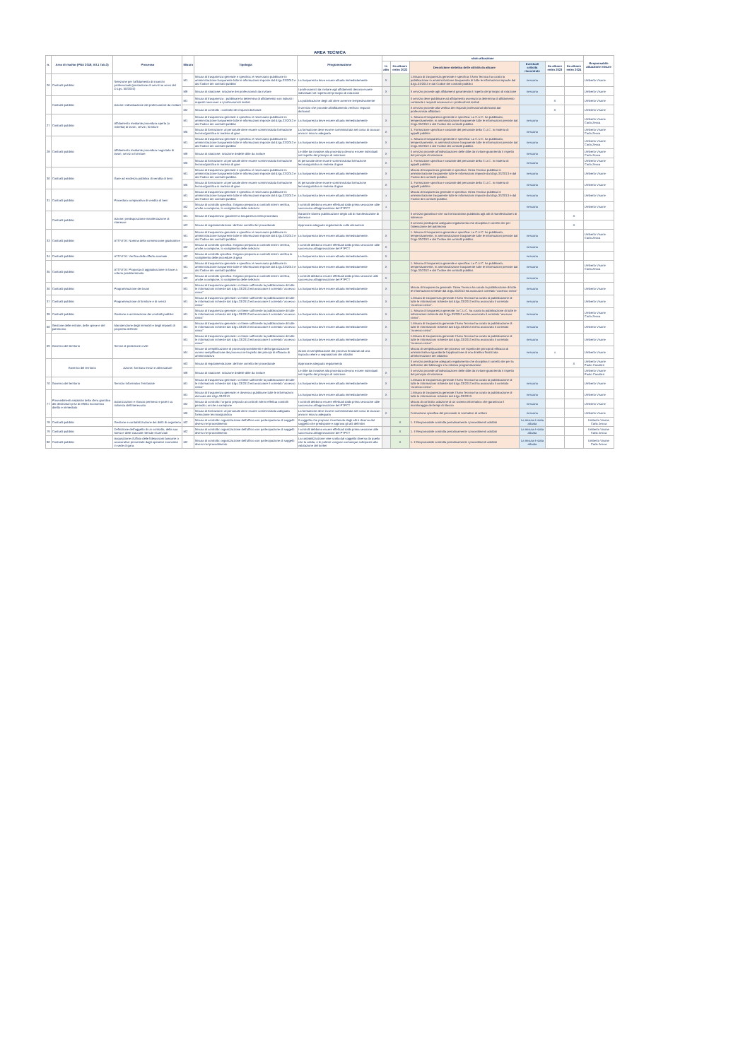| AREA TECNICA | | | | | | | | | | | | |
| n. | Area di rischio (PNA 2019, All.1 Tab.3) | Processo | Misura | Tipologia | Programmazione | stato attuazione | | | | | | Responsabile attuazione misure |
| | | | | | | In atto | Da attuare entro 2022 | Descrizione sintetica delle attività da attuare | Eventuali criticità riscontrate | Da attuare entro 2023 | Da attuare entro 2024 | |
| 26 | Contratti pubblici | Selezione per l'affidamento di incarichi professionali (prestazione di servizi ai sensi del D.Lgs. 50/2016) | M1 | Misura di trasparenza generale e specifica: è necessario pubblicare in amministrazione trasparente tutte le informazioni imposte dal d.lgs.33/2013 e dal Codice dei contratti pubblici | La trasparenza deve essere attuata immediatamente | X | | 1.Misura di trasparenza generale e specifica: l'Area Tecnica ha curato la pubblicazione in amministrazione trasparente di tutte le informazioni imposte dal d.lgs.33/2013 e dal Codice dei contratti pubblici | nessuna | | | Umberto Visone |
| | | | M8 | Misura di rotazione: rotazione dei professionisti da invitare | I professionisti da invitare agli affidamenti devono essere individuati nel rispetto del principio di rotazione | X | | Il servizio procede agli affidamenit garantendo il rispetto del principio di rotazione | nessuna | | | Umberto Visone |
| | Contratti pubblici | Azione: individuazione dei professionisti da invitare | M1 | Misura di trasparenza : pubblicare la determina di affidamento con indicati i requisiti necessari e i professionisti invitati | La pubblicazione degli atti deve avvenire tempestivamente | | | Il servizio deve pubblicare ad affidamento avvenuto la determina di affidamento contenete i requisiti necessari e i professihisti invitati | | X | | Umberto Visone |
| | | | M2 | Misura di controllo : controllo dei requisiti dichiarati | Il servizio che procede all'affidamento verifica i requisiti dichiarati | | | Il servizio procede alla verifica dei requisiti professionali dichiarati dal professinista affidataro | | X | | Umberto Visone |
| 27 | Contratti pubblici | Affidamento mediante procedura aperta (o ristretta) di lavori, servizi, forniture | M1 | Misura di trasparenza generale e specifica: è necessario pubblicare in amministrazione trasparente tutte le informazioni imposte dal d.lgs.33/2013 e dal Codice dei contratti pubblici | La trasparenza deve essere attuata immediatamente | X | | 1. Misura di trasparenza generale e specifica: La C.U.C. ha pubblicato, tempestivamente, in amministrazione trasparente tutte le informazioni previste dal D.lgs.33/2013 e dal Codice dei contratti pubblici. | nessuna | | | Umberto Visone Carla Zecca |
| | | | M6 | Misura di formazione: al personale deve essere somministrata formazione tecnico/guiridica in materia di gare | La formazione deve essere somministrata nel corso di ciascun anno in misura adeguata | X | | 3. Formazione specifica e costante del personale della C.U.C. in materia di appalti pubblici. | nessuna | | | Umberto Visone Carla Zecca |
| 28 | Contratti pubblici | Affidamento mediante procedura negoziata di lavori, servizi o forniture | M1 | Misura di trasparenza generale e specifica: è necessario pubblicare in amministrazione trasparente tutte le informazioni imposte dal d.lgs.33/2013 e dal Codice dei contratti pubblici | La trasparenza deve essere attuata immediatamente | X | | 1. Misura di trasparenza generale e specifica: La C.U.C. ha pubblicato, tempestivamente, in amministrazione trasparente tutte le informazioni previste dal D.lgs.33/2013 e dal Codice dei contratti pubblici. | nessuna | | | Umberto Visone Carla Zecca |
| | | | M8 | Misura di rotazione: rotazione dedelle ditte da invitare | Le ditte da inviatare alla procedura devono essere individuati nel rispetto del principio di rotazione | X | | Il servizio procede all'individuazioen delle ditte da invitare garantendo il rispetto del principio di rotazione | nessuna | | | Umberto Visone Carla Zecca |
| | | | M6 | Misura di formazione: al personale deve essere somministrata formazione tecnico/guiridica in materia di gare | Al personale deve essere somministrata formazione tecnico/guiridica in materia di gare | X | | 3. Formazione specifica e costante del personale della C.U.C. in materia di appalti pubblici. | nessuna | | | Umberto Visone Carla Zecca |
| 30 | Contratti pubblici | Gare ad evidenza pubblica di vendita di beni | M1 | Misura di trasparenza generale e specifica: è necessario pubblicare in amministrazione trasparente tutte le informazioni imposte dal d.lgs.33/2013 e dal Codice dei contratti pubblici. | La trasparenza deve essere attuata immediatamente | X | | Misura di trasparenza generale e specifica: l'Area Tecnica pubblica in amministrazione trasparente tutte le informazioni imposte dal d.lgs.33/2013 e dal Codice dei contratti pubblici. | nessuna | | | Umberto Visone |
| | | | M6 | Misura di formazione: al personale deve essere somministrata formazione tecnico/guiridica in materia di gare | Al personale deve essere somministrata formazione tecnico/guiridica in materia di gare | X | | 3. Formazione specifica e costante del personale della C.U.C. in materia di appalti pubblici. | nessuna | | | Umberto Visone |
| 31 | Contratti pubblici | Procedura comparativa di vendita di beni | M1 | Misura di trasparenza generale e specifica: è necessario pubblicare in amministrazione trasparente tutte le informazioni imposte dal d.lgs.33/2013 e dal Codice dei contratti pubblici | La trasparenza deve essere attuata immediatamente | x | | Misura di trasparenza generale e specifica: l'Area Tecnica pubblica in amministrazione trasparente tutte le informazioni imposte dal d.lgs.33/2013 e dal Codice dei contratti pubblici. | nessuna | | | Umberto Visone |
| | | | M2 | Misura di controllo specifica: l'organo preposto ai controlli interni verifica, anche a campione, lo svolgimento delle selezioni | I controlli debbono essere effettuati dalla prima sesssione utile successiva all'approvazione del PTPCT | x | | | nessuna | | | Umberto Visone |
| | Contratti pubblici | Azione: predisposizione manifestazione di interesse | M1 | Misura di trasparenza: garantire la trasparenza nella procedura | Garantire idonea pubblicazione deglo atti di manifestazione di interesse | | | Il servizio garantisce che sia fornita idonea pubblicità agli atti di manifestazioen di interesse | | | X | |
| | | | M3 | Misura di regolamentazione: definire corretto iter procedurale | Approvare adeguato regolamento sulle alienazioni | | | Il servizio predispone adeguato regolamento che disciplina il corretto iter per l'alienazione del patrimonio | | | X | |
| 33 | Contratti pubblici | ATTIVITA': Nomina della commissione giudicatrice | M1 | Misura di trasparenza generale e specifica: è necessario pubblicare in amministrazione trasparente tutte le informazioni imposte dal d.lgs.33/2013 e dal Codice dei contratti pubblici. | La trasparenza deve essere attuata immediatamente. | X | | 1. Misura di trasparenza generale e specifica: La C.U.C. ha pubblicato, tempestivamente, in amministrazione trasparente tutte le informazioni previste dal D.lgs.33/2013 e dal Codice dei contratti pubblici. | nessuna | | | Umberto Visone Carla Zecca |
| | | | M2 | Misura di controllo specifica: l'organo preposto ai controlli interni verifica, anche a campione, lo svolgimento delle selezioni | I controlli debbono essere effettuati dalla prima sesssione utile successiva all'approvazione del PTPCT | X | | | nessuna | | | |
| 34 | Contratti pubblici | ATTIVITA': Verifica delle offerte anomale | M2 | Misura di controllo specifica: l'organo preposto ai controlli interni verifica lo svolgimento delle procedure di gara | La trasparenza deve essere attuata immediatamente. | X | | | nessuna | | | |
| 35 | Contratti pubblici | ATTIVITA': Proposta di aggiudicazione in base a criterio predeterminato | M1 | Misura di trasparenza generale e specifica: è necessario pubblicare in amministrazione trasparente tutte le informazioni imposte dal d.lgs.33/2013 e dal Codice dei contratti pubblici | La trasparenza deve essere attuata immediatamente | X | | 1. Misura di trasparenza generale e specifica: La C.U.C. ha pubblicato, tempestivamente, in amministrazione trasparente tutte le informazioni previste dal D.lgs.33/2013 e dal Codice dei contratti pubblici. | nessuna | | | Umberto Visone Carla Zecca |
| | | | M2 | Misura di controllo specifica: l'organo preposto ai controlli interni verifica, anche a campione, lo svolgimento delle selezioni | I controlli debbono essere effettuati dalla prima sessione utile successiva all'approvazione del PTPCT | X | | | nessuna | | | |
| 36 | Contratti pubblici | Programmazione dei lavori | M1 | Misura di trasparenza generale: si ritiene sufficiente la pubblicazione di tutte le informazioni richieste dal d.lgs.33/2013 ed assicurare il correlato "accesso civico" | La trasparenza deve essere attuata immediatamente | X | | Misura di trasparenza generale: l'Area Tecnica ha curato la pubblicazione di tutte le informazioni richieste dal d.lgs.33/2013 ed assicura il correlato "accesso civico" | nessuna | | | Umberto Visone |
| 37 | Contratti pubblici | Programmazione di forniture e di servizi | M1 | Misura di trasparenza generale: si ritiene sufficiente la pubblicazione di tutte le informazioni richieste dal d.lgs.33/2013 ed assicurare il correlato "accesso civico" | La trasparenza deve essere attuata immediatamente | X | | 1.Misura di trasparenza generale: l'Area Tecnica ha curato la pubblicazione di tutte le informazioni richieste dal d.lgs.33/2013 ed ha assicurato il correlato "accesso civico". | nessuna | | | Umberto Visone |
| 38 | Contratti pubblici | Gestione e archiviazione dei contratti pubblici | M1 | Misura di trasparenza generale: si ritiene sufficiente la pubblicazione di tutte le informazioni richieste dal d.lgs.33/2013 ed assicurare il correlato "accesso civico" | La trasparenza deve essere attuata immediatamente | X | | 1. Misura di trasparenza generale: la C.U.C. ha curato la pubblicazione di tutte le informazioni richieste dal D.lgs.33/2013 ed ha assicurato il correlato "accesso civico". | nessuna | | | Umberto Visone Carla Zecca |
| 60 | Gestione delle entrate, delle spese e del patrimonio | Manutenzione degli immobili e degli impianti di proprietà dell'ente | M1 | Misura di trasparenza generale: si ritiene sufficiente la pubblicazione di tutte le informazioni richieste dal d.lgs.33/2013 ed assicurare il correlato "accesso civico" | La trasparenza deve essere attuata immediatamente | X | | 1.Misura di trasparenza generale: l'Area Tecnica ha curato la pubblicazione di tutte le informazioni richieste dal d.lgs.33/2013 ed ha assicurato il correlato "accesso civico". | nessuna | | | Umberto Visone |
| 69 | Governo del territorio | Servizi di protezione civile | M1 | Misura di trasparenza generale: si ritiene sufficiente la pubblicazione di tutte le informazioni richieste dal d.lgs.33/2013 ed assicurare il correlato "accesso civico" | La trasparenza deve essere attuata immediatamente | X | | 1.Misura di trasparenza generale: l'Area Tecnica ha curato la pubblicazione di tutte le informazioni richieste dal d.lgs.33/2013 ed ha assicurato il correlato "accesso civico". | nessuna | | | Umberto Visone |
| | | | M4 | Misure di semplificazione di processi/procedimenti e dell'organizzazione ovvero semplificazione dei processi nel rispetto dei principi di efficacia di amministrativa | Azioni di semplificazione dei processi finalizzati ad una risposta celere a segnalazioni dei cittadini | | | Misura di semplificazione dei processi nel rispetto dei principi di efficacia di amministrativa riguardante l'applicazione di una direttiva finalizzata all'informazione del cittadino | nessuna | x | | Umberto Visone |
| | Governo del territorio | Azione: fornitura mezzi e attrezzature | M3 | Misura di regolamentazione: definire corretto iter procedurale | Approvare adeguato regolamento | | | Il servizio predispone adeguato regolamento che disciplina il corretto iter per la definizine dei fabbisogni e la relativa programmazione | | | X | Umberto Visone Paolo Cavalieri |
| | | | M8 | Misura di rotazione: rotazione dedelle ditte da invitare | Le ditte da inviatare alla procedura devono essere individuati nel rispetto del principio di rotazione | X | | Il servizio procede all'individuazioen delle ditte da invitare garantendo il rispetto del principio di rotazione | | | | Umberto Visone Paolo Cavalieri |
| 70 | Governo del territorio | Servizio Informativo Territoriale | M1 | Misura di trasparenza generale: si ritiene sufficiente la pubblicazione di tutte le informazioni richieste dal d.lgs.33/2013 ed assicurare il correlato "accesso civico" | La trasparenza deve essere attuata immediatamente | X | | 1.Misura di trasparenza generale: l'Area Tecnica ha curato la pubblicazione di tutte le informazioni richieste dal d.lgs.33/2013 ed ha assicurato il correlato "accesso civico". | nessuna | | | Umberto Visone |
| 77 | Provvedimenti ampliativi della sfera giuridica dei destinatari privi di effetto economico diretto e immediato | Autorizzazioni e rilascio permessi e pareri su richiesta dell'interessato | M1 | Misura di trasparenza generale: è doveroso pubblicare tutte le informazioni elencate dal d.lgs.33/2013 | La trasparenza deve essere attuata immediatamente | X | | 1.Misura di trasparenza generale: l'Area Tecnica ha curato la pubblicazione di tutte le informazioni richieste dal d.lgs.33/2013. | nessuna | | | Umberto Visone |
| | | | M2 | Misura di controllo: l'organo preposto ai controlli interni effettua controlli periodici, anche a campione | I controlli debbono essere effettuati dalla prima sesssione utile successiva all'approvazione del PTPCT | | | Misura di controllo: adozione di un sistema informatico che garantisca il monitoraggio dei tempi di rilascio | nessuna | | | Umberto Visone |
| | | | M6 | Misura di formazione: al personale deve essere somministrata adeguata formazione tecnico/giuridica | La formazione deve essere somministrata nel corso di ciascun anno in misura adeguata | X | | Formazione specifica del personale in normative di settore | nessuna | | | Umberto Visone |
| 78 | Contratti pubblici | Gestione e contabilizzazione dei diritti di segreteria | M2 | Misura di controllo: organizzazione dell'ufficio con partecipazione di soggetti diversi nel procedimento | Il soggetto che propone il contenuto degli atti è diverso dal soggetto che predispone e approva gli atti definitivi | | X | 1. Il Responsabile controlla periodicamente i procedimenti adottati | La misura è stata attuata | | | Umberto Visone Carla Zecca |
| 79 | Contratti pubblici | Definizione dell'oggetto di un contratto, della sua forma e delle clausole ritenute essenziali | M2 | Misura di controllo: organizzazione dell'ufficio con partecipazione di soggetti diversi nel procedimento | I controlli debbono essere effettuati dalla prima sessione utile successiva all'approvazione del PTPCT | | X | 1. Il Responsabile controlla periodicamente i procedimenti adottati | La misura è stata attuata | | | Umberto Visone Carla Zecca |
| 80 | Contratti pubblici | Acquisizione d'ufficio delle fideiussioni bancarie o assicurative presentate dagli operatori economici in sede di gara. | M2 | Misura di controllo: organizzazione dell'ufficio con partecipazione di soggetti diversi nel procedimento | La contabilizzazione vine svolta dal soggetto diverso da quello che la valida, e le polizze vongono comunque sottoposte alla valutazione del borker | | X | 1. Il Responsabile controlla periodicamente i procedimenti adottati | La misura è stata attuata | | | Umberto Visone Carla Zecca |